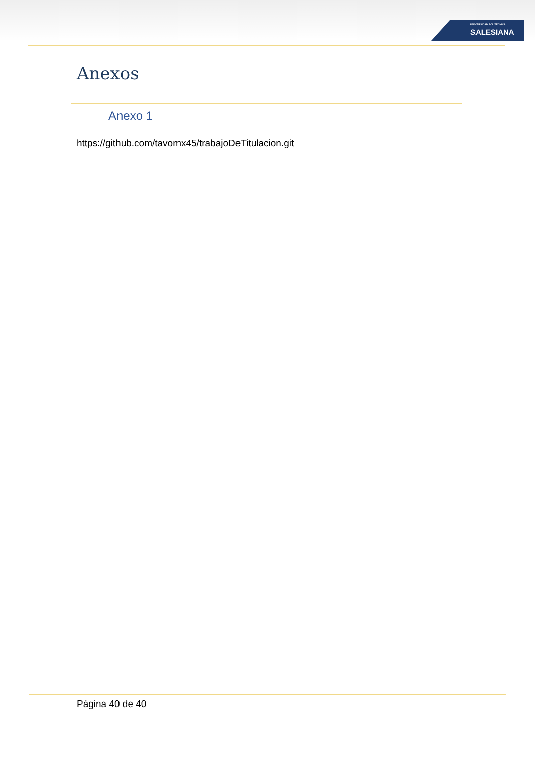UNIVERSIDAD POLITÉCNICA
SALESIANA
Anexos
Anexo 1
https://github.com/tavomx45/trabajoDeTitulacion.git
Página 40 de 40